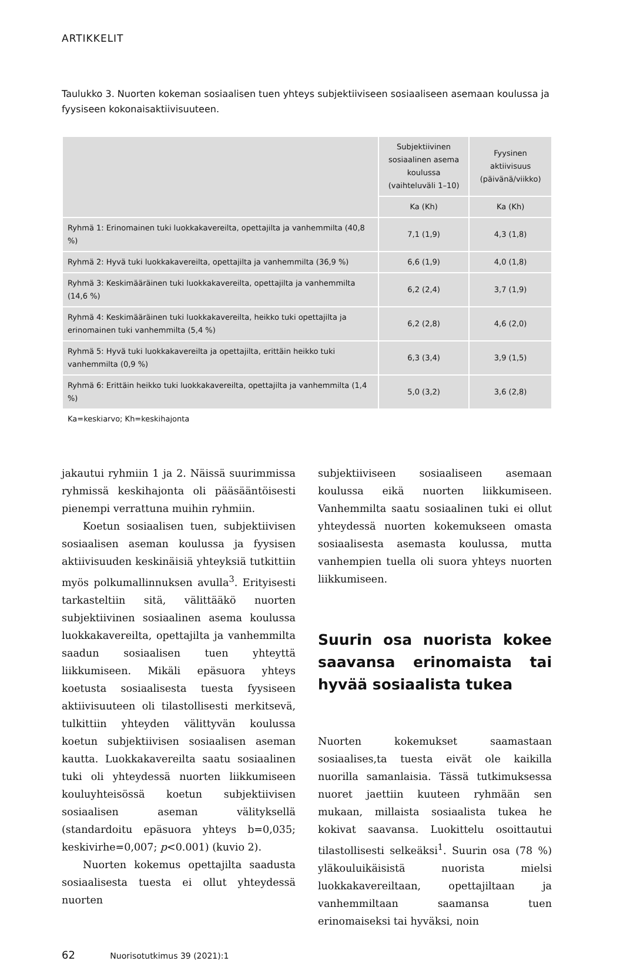ARTIKKELIT
Taulukko 3. Nuorten kokeman sosiaalisen tuen yhteys subjektiiviseen sosiaaliseen asemaan koulussa ja fyysiseen kokonaisaktiivisuuteen.
| | Subjektiivinen sosiaalinen asema koulussa (vaihteluväli 1–10) | Fyysinen aktiivisuus (päivänä/viikko) |
| --- | --- | --- |
| | Ka (Kh) | Ka (Kh) |
| Ryhmä 1: Erinomainen tuki luokkakavereilta, opettajilta ja vanhemmilta (40,8 %) | 7,1 (1,9) | 4,3 (1,8) |
| Ryhmä 2: Hyvä tuki luokkakavereilta, opettajilta ja vanhemmilta (36,9 %) | 6,6 (1,9) | 4,0 (1,8) |
| Ryhmä 3: Keskimääräinen tuki luokkakavereilta, opettajilta ja vanhemmilta (14,6 %) | 6,2 (2,4) | 3,7 (1,9) |
| Ryhmä 4: Keskimääräinen tuki luokkakavereilta, heikko tuki opettajilta ja erinomainen tuki vanhemmilta (5,4 %) | 6,2 (2,8) | 4,6 (2,0) |
| Ryhmä 5: Hyvä tuki luokkakavereilta ja opettajilta, erittäin heikko tuki vanhemmilta (0,9 %) | 6,3 (3,4) | 3,9 (1,5) |
| Ryhmä 6: Erittäin heikko tuki luokkakavereilta, opettajilta ja vanhemmilta (1,4 %) | 5,0 (3,2) | 3,6 (2,8) |
Ka=keskiarvo; Kh=keskihajonta
jakautui ryhmiin 1 ja 2. Näissä suurimmissa ryhmissä keskihajonta oli pääsääntöisesti pienempi verrattuna muihin ryhmiin.
Koetun sosiaalisen tuen, subjektiivisen sosiaalisen aseman koulussa ja fyysisen aktiivisuuden keskinäisiä yhteyksiä tutkittiin myös polkumallinnuksen avulla<sup>3</sup>. Erityisesti tarkasteltiin sitä, välittääkö nuorten subjektiivinen sosiaalinen asema koulussa luokkakavereilta, opettajilta ja vanhemmilta saadun sosiaalisen tuen yhteyttä liikkumiseen. Mikäli epäsuora yhteys koetusta sosiaalisesta tuesta fyysiseen aktiivisuuteen oli tilastollisesti merkitsevä, tulkittiin yhteyden välittyvän koulussa koetun subjektiivisen sosiaalisen aseman kautta. Luokkakavereilta saatu sosiaalinen tuki oli yhteydessä nuorten liikkumiseen kouluyhteisössä koetun subjektiivisen sosiaalisen aseman välityksellä (standardoitu epäsuora yhteys b=0,035; keskivirhe=0,007; p<0.001) (kuvio 2).
Nuorten kokemus opettajilta saadusta sosiaalisesta tuesta ei ollut yhteydessä nuorten
subjektiiviseen sosiaaliseen asemaan koulussa eikä nuorten liikkumiseen. Vanhemmilta saatu sosiaalinen tuki ei ollut yhteydessä nuorten kokemukseen omasta sosiaalisesta asemasta koulussa, mutta vanhempien tuella oli suora yhteys nuorten liikkumiseen.
Suurin osa nuorista kokee saavansa erinomaista tai hyvää sosiaalista tukea
Nuorten kokemukset saamastaan sosiaalises,ta tuesta eivät ole kaikilla nuorilla samanlaisia. Tässä tutkimuksessa nuoret jaettiin kuuteen ryhmään sen mukaan, millaista sosiaalista tukea he kokivat saavansa. Luokittelu osoittautui tilastollisesti selkeäksi<sup>1</sup>. Suurin osa (78 %) yläkouluikäisistä nuorista mielsi luokkakavereiltaan, opettajiltaan ja vanhemmiltaan saamansa tuen erinomaiseksi tai hyväksi, noin
62 Nuorisotutkimus 39 (2021):1